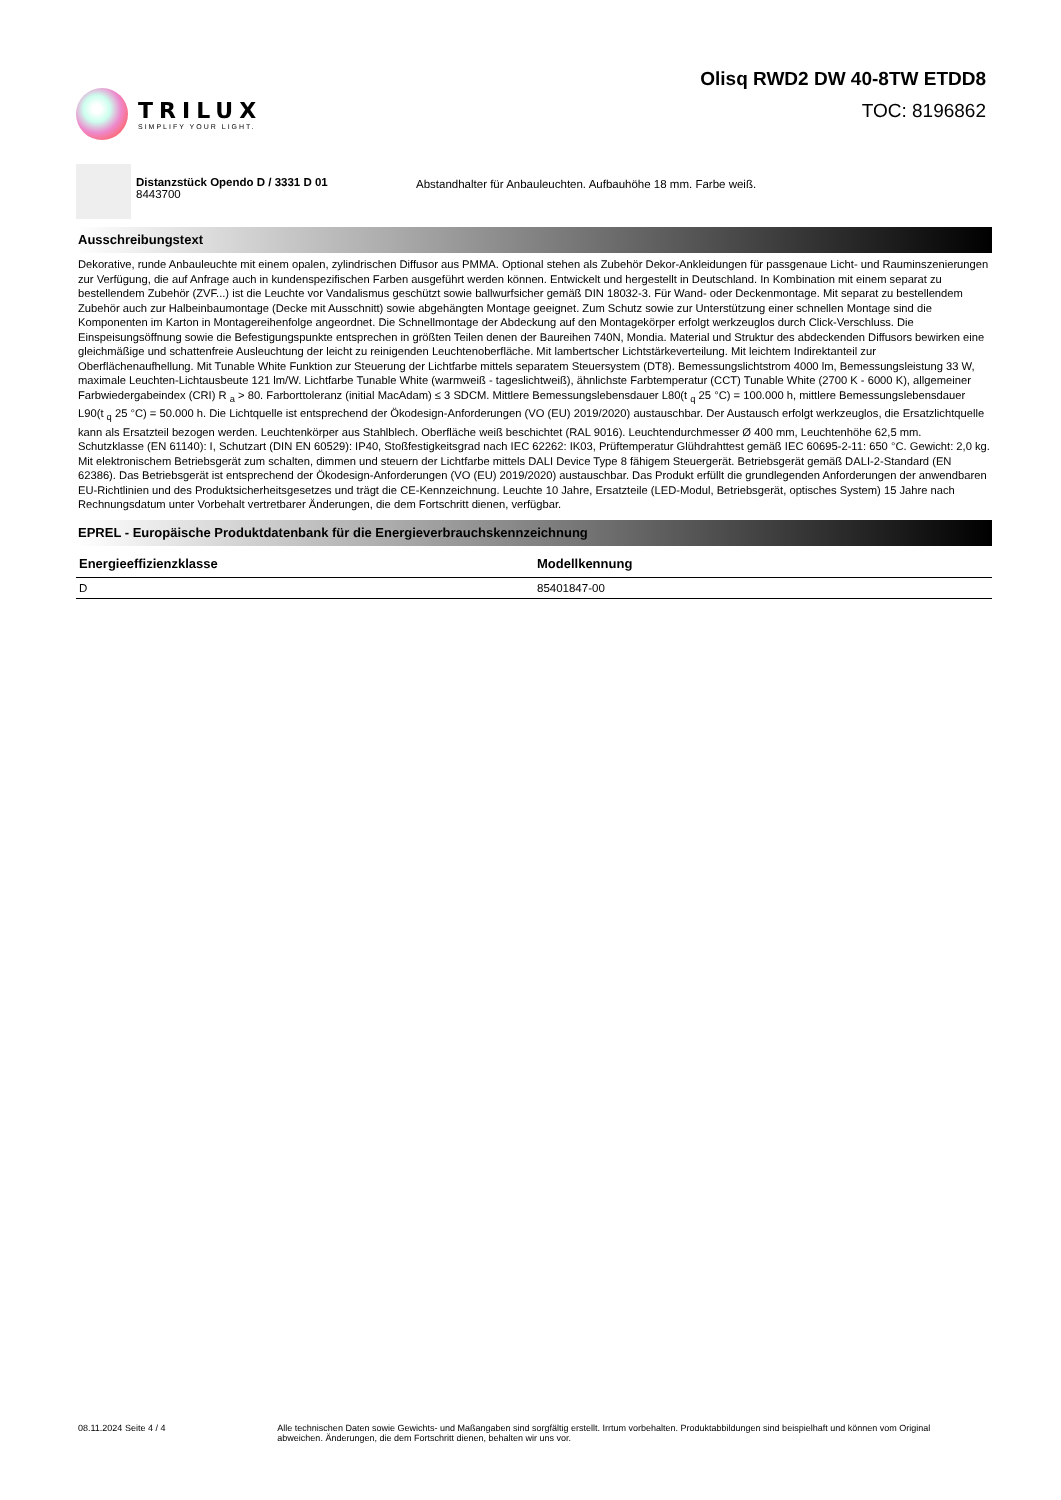TRILUX
SIMPLIFY YOUR LIGHT.
Olisq RWD2 DW 40-8TW ETDD8
TOC: 8196862
Distanzstück Opendo D / 3331 D 01
8443700
Abstandhalter für Anbauleuchten. Aufbauhöhe 18 mm. Farbe weiß.
Ausschreibungstext
Dekorative, runde Anbauleuchte mit einem opalen, zylindrischen Diffusor aus PMMA. Optional stehen als Zubehör Dekor-Ankleidungen für passgenaue Licht- und Rauminszenierungen zur Verfügung, die auf Anfrage auch in kundenspezifischen Farben ausgeführt werden können. Entwickelt und hergestellt in Deutschland. In Kombination mit einem separat zu bestellendem Zubehör (ZVF...) ist die Leuchte vor Vandalismus geschützt sowie ballwurfsicher gemäß DIN 18032-3. Für Wand- oder Deckenmontage. Mit separat zu bestellendem Zubehör auch zur Halbeinbaumontage (Decke mit Ausschnitt) sowie abgehängten Montage geeignet. Zum Schutz sowie zur Unterstützung einer schnellen Montage sind die Komponenten im Karton in Montagereihenfolge angeordnet. Die Schnellmontage der Abdeckung auf den Montagekörper erfolgt werkzeuglos durch Click-Verschluss. Die Einspeisungsöffnung sowie die Befestigungspunkte entsprechen in größten Teilen denen der Baureihen 740N, Mondia. Material und Struktur des abdeckenden Diffusors bewirken eine gleichmäßige und schattenfreie Ausleuchtung der leicht zu reinigenden Leuchtenoberfläche. Mit lambertscher Lichtstärkeverteilung. Mit leichtem Indirektanteil zur Oberflächenaufhellung. Mit Tunable White Funktion zur Steuerung der Lichtfarbe mittels separatem Steuersystem (DT8). Bemessungslichtstrom 4000 lm, Bemessungsleistung 33 W, maximale Leuchten-Lichtausbeute 121 lm/W. Lichtfarbe Tunable White (warmweiß - tageslichtweiß), ähnlichste Farbtemperatur (CCT) Tunable White (2700 K - 6000 K), allgemeiner Farbwiedergabeindex (CRI) R <sub>a</sub> > 80. Farborttoleranz (initial MacAdam) ≤ 3 SDCM. Mittlere Bemessungslebensdauer L80(t <sub>q</sub> 25 °C) = 100.000 h, mittlere Bemessungslebensdauer L90(t <sub>q</sub> 25 °C) = 50.000 h. Die Lichtquelle ist entsprechend der Ökodesign-Anforderungen (VO (EU) 2019/2020) austauschbar. Der Austausch erfolgt werkzeuglos, die Ersatzlichtquelle kann als Ersatzteil bezogen werden. Leuchtenkörper aus Stahlblech. Oberfläche weiß beschichtet (RAL 9016). Leuchtendurchmesser Ø 400 mm, Leuchtenhöhe 62,5 mm. Schutzklasse (EN 61140): I, Schutzart (DIN EN 60529): IP40, Stoßfestigkeitsgrad nach IEC 62262: IK03, Prüftemperatur Glühdrahttest gemäß IEC 60695-2-11: 650 °C. Gewicht: 2,0 kg. Mit elektronischem Betriebsgerät zum schalten, dimmen und steuern der Lichtfarbe mittels DALI Device Type 8 fähigem Steuergerät. Betriebsgerät gemäß DALI-2-Standard (EN 62386). Das Betriebsgerät ist entsprechend der Ökodesign-Anforderungen (VO (EU) 2019/2020) austauschbar. Das Produkt erfüllt die grundlegenden Anforderungen der anwendbaren EU-Richtlinien und des Produktsicherheitsgesetzes und trägt die CE-Kennzeichnung. Leuchte 10 Jahre, Ersatzteile (LED-Modul, Betriebsgerät, optisches System) 15 Jahre nach Rechnungsdatum unter Vorbehalt vertretbarer Änderungen, die dem Fortschritt dienen, verfügbar.
EPREL - Europäische Produktdatenbank für die Energieverbrauchskennzeichnung
| Energieeffizienzklasse | Modellkennung |
| --- | --- |
| D | 85401847-00 |
08.11.2024 Seite 4 / 4 Alle technischen Daten sowie Gewichts- und Maßangaben sind sorgfältig erstellt. Irrtum vorbehalten. Produktabbildungen sind beispielhaft und können vom Original abweichen. Änderungen, die dem Fortschritt dienen, behalten wir uns vor.